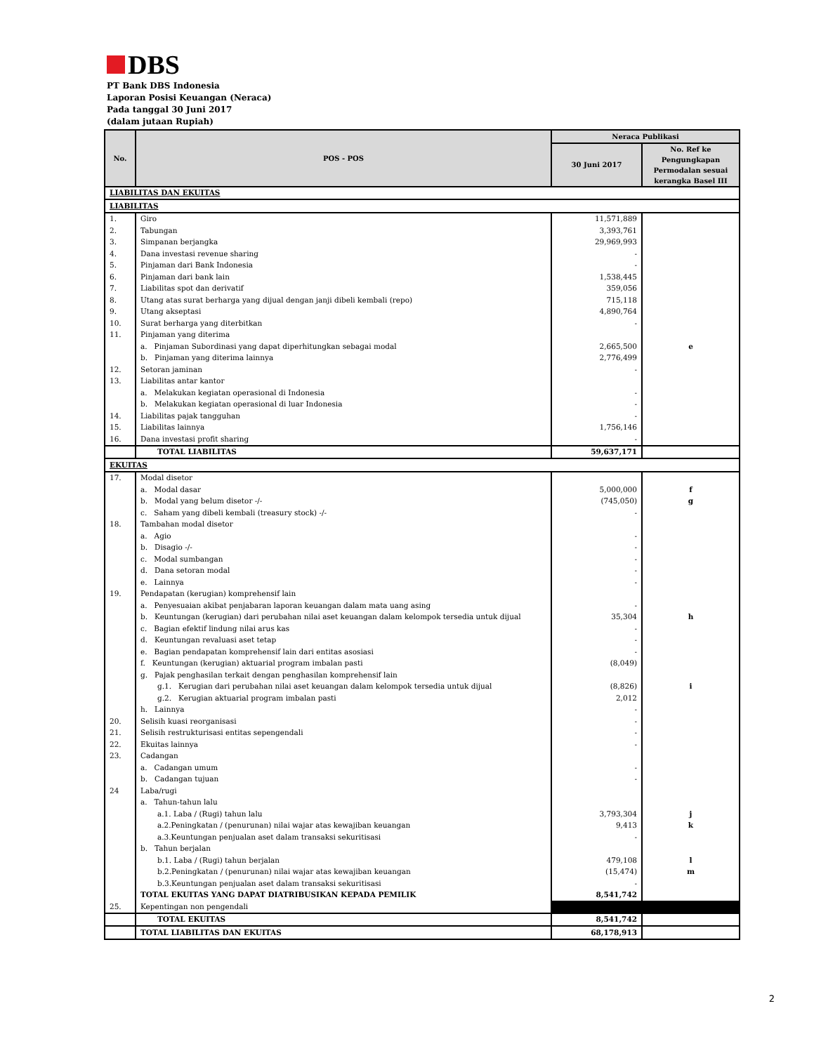DBS
PT Bank DBS Indonesia
Laporan Posisi Keuangan (Neraca)
Pada tanggal 30 Juni 2017
(dalam jutaan Rupiah)
| No. | POS - POS | Neraca Publikasi | |
| --- | --- | --- | --- |
| | | 30 Juni 2017 | No. Ref ke Pengungkapan Permodalan sesuai kerangka Basel III |
| LIABILITAS DAN EKUITAS | | | |
| LIABILITAS | | | |
| 1. | Giro | 11,571,889 | |
| 2. | Tabungan | 3,393,761 | |
| 3. | Simpanan berjangka | 29,969,993 | |
| 4. | Dana investasi revenue sharing | - | |
| 5. | Pinjaman dari Bank Indonesia | - | |
| 6. | Pinjaman dari bank lain | 1,538,445 | |
| 7. | Liabilitas spot dan derivatif | 359,056 | |
| 8. | Utang atas surat berharga yang dijual dengan janji dibeli kembali (repo) | 715,118 | |
| 9. | Utang akseptasi | 4,890,764 | |
| 10. | Surat berharga yang diterbitkan | - | |
| 11. | Pinjaman yang diterima | | |
| | a. Pinjaman Subordinasi yang dapat diperhitungkan sebagai modal | 2,665,500 | e |
| | b. Pinjaman yang diterima lainnya | 2,776,499 | |
| 12. | Setoran jaminan | - | |
| 13. | Liabilitas antar kantor | | |
| | a. Melakukan kegiatan operasional di Indonesia | - | |
| | b. Melakukan kegiatan operasional di luar Indonesia | - | |
| 14. | Liabilitas pajak tangguhan | - | |
| 15. | Liabilitas lainnya | 1,756,146 | |
| 16. | Dana investasi profit sharing | - | |
| | TOTAL LIABILITAS | 59,637,171 | |
| EKUITAS | | | |
| 17. | Modal disetor | | |
| | a. Modal dasar | 5,000,000 | f |
| | b. Modal yang belum disetor -/- | (745,050) | g |
| | c. Saham yang dibeli kembali (treasury stock) -/- | - | |
| 18. | Tambahan modal disetor | | |
| | a. Agio | - | |
| | b. Disagio -/- | - | |
| | c. Modal sumbangan | - | |
| | d. Dana setoran modal | - | |
| | e. Lainnya | - | |
| 19. | Pendapatan (kerugian) komprehensif lain | | |
| | a. Penyesuaian akibat penjabaran laporan keuangan dalam mata uang asing | - | |
| | b. Keuntungan (kerugian) dari perubahan nilai aset keuangan dalam kelompok tersedia untuk dijual | 35,304 | h |
| | c. Bagian efektif lindung nilai arus kas | - | |
| | d. Keuntungan revaluasi aset tetap | - | |
| | e. Bagian pendapatan komprehensif lain dari entitas asosiasi | - | |
| | f. Keuntungan (kerugian) aktuarial program imbalan pasti | (8,049) | |
| | g. Pajak penghasilan terkait dengan penghasilan komprehensif lain | | |
| | g.1. Kerugian dari perubahan nilai aset keuangan dalam kelompok tersedia untuk dijual | (8,826) | i |
| | g.2. Kerugian aktuarial program imbalan pasti | 2,012 | |
| | h. Lainnya | - | |
| 20. | Selisih kuasi reorganisasi | - | |
| 21. | Selisih restrukturisasi entitas sepengendali | - | |
| 22. | Ekuitas lainnya | - | |
| 23. | Cadangan | | |
| | a. Cadangan umum | - | |
| | b. Cadangan tujuan | - | |
| 24 | Laba/rugi | | |
| | a. Tahun-tahun lalu | | |
| | a.1. Laba / (Rugi) tahun lalu | 3,793,304 | j |
| | a.2.Peningkatan / (penurunan) nilai wajar atas kewajiban keuangan | 9,413 | k |
| | a.3.Keuntungan penjualan aset dalam transaksi sekuritisasi | - | |
| | b. Tahun berjalan | | |
| | b.1. Laba / (Rugi) tahun berjalan | 479,108 | l |
| | b.2.Peningkatan / (penurunan) nilai wajar atas kewajiban keuangan | (15,474) | m |
| | b.3.Keuntungan penjualan aset dalam transaksi sekuritisasi | - | |
| | TOTAL EKUITAS YANG DAPAT DIATRIBUSIKAN KEPADA PEMILIK | 8,541,742 | |
| 25. | Kepentingan non pengendali | | |
| | TOTAL EKUITAS | 8,541,742 | |
| | TOTAL LIABILITAS DAN EKUITAS | 68,178,913 | |
2